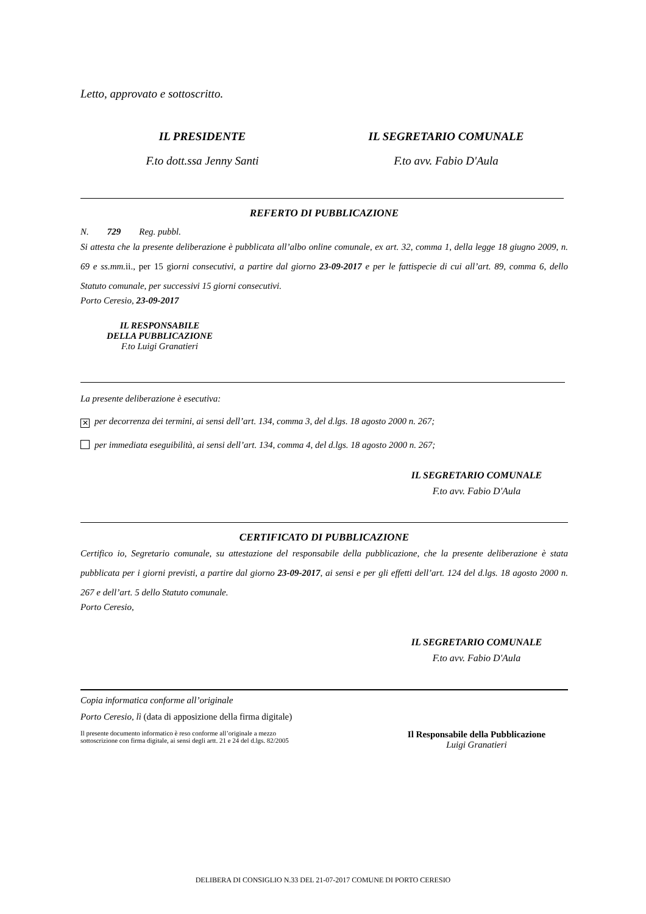Letto, approvato e sottoscritto.
IL PRESIDENTE IL SEGRETARIO COMUNALE
F.to dott.ssa Jenny Santi F.to avv. Fabio D'Aula
REFERTO DI PUBBLICAZIONE
N. 729 Reg. pubbl.
Si attesta che la presente deliberazione è pubblicata all’albo online comunale, ex art. 32, comma 1, della legge 18 giugno 2009, n. 69 e ss.mm.ii., per 15 giorni consecutivi, a partire dal giorno 23-09-2017 e per le fattispecie di cui all’art. 89, comma 6, dello Statuto comunale, per successivi 15 giorni consecutivi.
Porto Ceresio, 23-09-2017
IL RESPONSABILE
DELLA PUBBLICAZIONE
F.to Luigi Granatieri
La presente deliberazione è esecutiva:
✕ per decorrenza dei termini, ai sensi dell’art. 134, comma 3, del d.lgs. 18 agosto 2000 n. 267;
per immediata eseguibilità, ai sensi dell’art. 134, comma 4, del d.lgs. 18 agosto 2000 n. 267;
IL SEGRETARIO COMUNALE
F.to avv. Fabio D'Aula
CERTIFICATO DI PUBBLICAZIONE
Certifico io, Segretario comunale, su attestazione del responsabile della pubblicazione, che la presente deliberazione è stata pubblicata per i giorni previsti, a partire dal giorno 23-09-2017, ai sensi e per gli effetti dell’art. 124 del d.lgs. 18 agosto 2000 n. 267 e dell’art. 5 dello Statuto comunale.
Porto Ceresio,
IL SEGRETARIO COMUNALE
F.to avv. Fabio D'Aula
Copia informatica conforme all’originale
Porto Ceresio, lì (data di apposizione della firma digitale)
Il presente documento informatico è reso conforme all’originale a mezzo
sottoscrizione con firma digitale, ai sensi degli artt. 21 e 24 del d.lgs. 82/2005
Il Responsabile della Pubblicazione
Luigi Granatieri
DELIBERA DI CONSIGLIO N.33 DEL 21-07-2017 COMUNE DI PORTO CERESIO